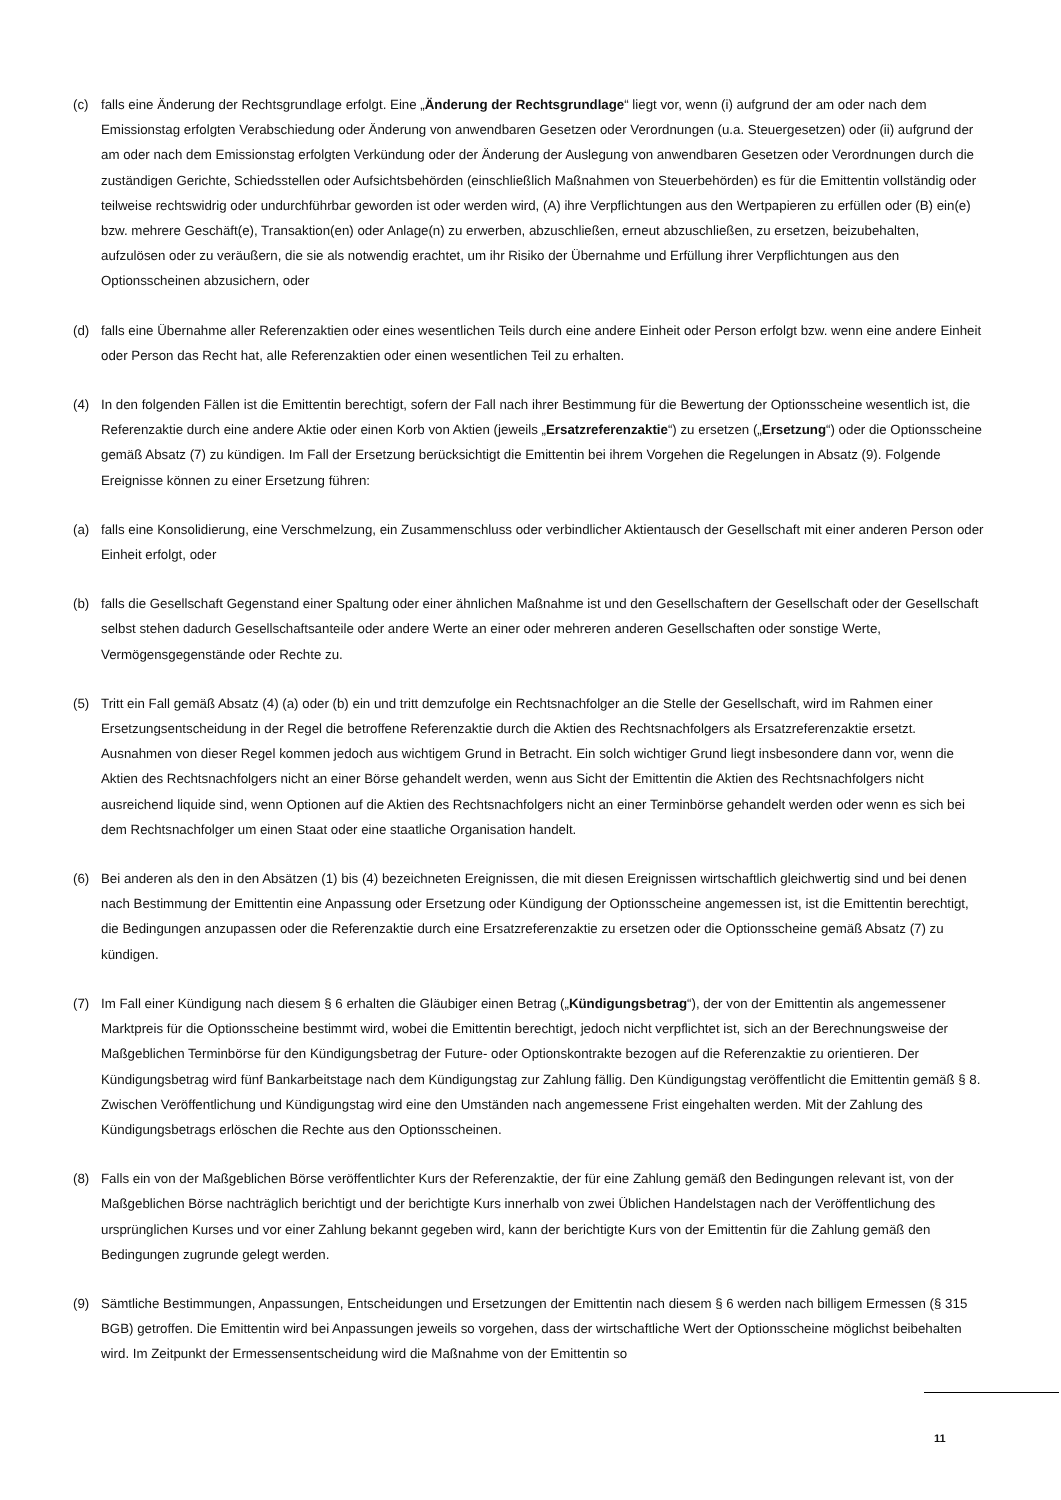(c) falls eine Änderung der Rechtsgrundlage erfolgt. Eine „Änderung der Rechtsgrundlage“ liegt vor, wenn (i) aufgrund der am oder nach dem Emissionstag erfolgten Verabschiedung oder Änderung von anwendbaren Gesetzen oder Verordnungen (u.a. Steuergesetzen) oder (ii) aufgrund der am oder nach dem Emissionstag erfolgten Verkündung oder der Änderung der Auslegung von anwendbaren Gesetzen oder Verordnungen durch die zuständigen Gerichte, Schiedsstellen oder Aufsichtsbehörden (einschließlich Maßnahmen von Steuerbehörden) es für die Emittentin vollständig oder teilweise rechtswidrig oder undurchführbar geworden ist oder werden wird, (A) ihre Verpflichtungen aus den Wertpapieren zu erfüllen oder (B) ein(e) bzw. mehrere Geschäft(e), Transaktion(en) oder Anlage(n) zu erwerben, abzuschließen, erneut abzuschließen, zu ersetzen, beizubehalten, aufzulösen oder zu veräußern, die sie als notwendig erachtet, um ihr Risiko der Übernahme und Erfüllung ihrer Verpflichtungen aus den Optionsscheinen abzusichern, oder
(d) falls eine Übernahme aller Referenzaktien oder eines wesentlichen Teils durch eine andere Einheit oder Person erfolgt bzw. wenn eine andere Einheit oder Person das Recht hat, alle Referenzaktien oder einen wesentlichen Teil zu erhalten.
(4) In den folgenden Fällen ist die Emittentin berechtigt, sofern der Fall nach ihrer Bestimmung für die Bewertung der Optionsscheine wesentlich ist, die Referenzaktie durch eine andere Aktie oder einen Korb von Aktien (jeweils „Ersatzreferenzaktie“) zu ersetzen („Ersetzung“) oder die Optionsscheine gemäß Absatz (7) zu kündigen. Im Fall der Ersetzung berücksichtigt die Emittentin bei ihrem Vorgehen die Regelungen in Absatz (9). Folgende Ereignisse können zu einer Ersetzung führen:
(a) falls eine Konsolidierung, eine Verschmelzung, ein Zusammenschluss oder verbindlicher Aktientausch der Gesellschaft mit einer anderen Person oder Einheit erfolgt, oder
(b) falls die Gesellschaft Gegenstand einer Spaltung oder einer ähnlichen Maßnahme ist und den Gesellschaftern der Gesellschaft oder der Gesellschaft selbst stehen dadurch Gesellschaftsanteile oder andere Werte an einer oder mehreren anderen Gesellschaften oder sonstige Werte, Vermögensgegenstände oder Rechte zu.
(5) Tritt ein Fall gemäß Absatz (4) (a) oder (b) ein und tritt demzufolge ein Rechtsnachfolger an die Stelle der Gesellschaft, wird im Rahmen einer Ersetzungsentscheidung in der Regel die betroffene Referenzaktie durch die Aktien des Rechtsnachfolgers als Ersatzreferenzaktie ersetzt. Ausnahmen von dieser Regel kommen jedoch aus wichtigem Grund in Betracht. Ein solch wichtiger Grund liegt insbesondere dann vor, wenn die Aktien des Rechtsnachfolgers nicht an einer Börse gehandelt werden, wenn aus Sicht der Emittentin die Aktien des Rechtsnachfolgers nicht ausreichend liquide sind, wenn Optionen auf die Aktien des Rechtsnachfolgers nicht an einer Terminbörse gehandelt werden oder wenn es sich bei dem Rechtsnachfolger um einen Staat oder eine staatliche Organisation handelt.
(6) Bei anderen als den in den Absätzen (1) bis (4) bezeichneten Ereignissen, die mit diesen Ereignissen wirtschaftlich gleichwertig sind und bei denen nach Bestimmung der Emittentin eine Anpassung oder Ersetzung oder Kündigung der Optionsscheine angemessen ist, ist die Emittentin berechtigt, die Bedingungen anzupassen oder die Referenzaktie durch eine Ersatzreferenzaktie zu ersetzen oder die Optionsscheine gemäß Absatz (7) zu kündigen.
(7) Im Fall einer Kündigung nach diesem § 6 erhalten die Gläubiger einen Betrag („Kündigungsbetrag“), der von der Emittentin als angemessener Marktpreis für die Optionsscheine bestimmt wird, wobei die Emittentin berechtigt, jedoch nicht verpflichtet ist, sich an der Berechnungsweise der Maßgeblichen Terminbörse für den Kündigungsbetrag der Future- oder Optionskontrakte bezogen auf die Referenzaktie zu orientieren. Der Kündigungsbetrag wird fünf Bankarbeitstage nach dem Kündigungstag zur Zahlung fällig. Den Kündigungstag veröffentlicht die Emittentin gemäß § 8. Zwischen Veröffentlichung und Kündigungstag wird eine den Umständen nach angemessene Frist eingehalten werden. Mit der Zahlung des Kündigungsbetrags erlöschen die Rechte aus den Optionsscheinen.
(8) Falls ein von der Maßgeblichen Börse veröffentlichter Kurs der Referenzaktie, der für eine Zahlung gemäß den Bedingungen relevant ist, von der Maßgeblichen Börse nachträglich berichtigt und der berichtigte Kurs innerhalb von zwei Üblichen Handelstagen nach der Veröffentlichung des ursprünglichen Kurses und vor einer Zahlung bekannt gegeben wird, kann der berichtigte Kurs von der Emittentin für die Zahlung gemäß den Bedingungen zugrunde gelegt werden.
(9) Sämtliche Bestimmungen, Anpassungen, Entscheidungen und Ersetzungen der Emittentin nach diesem § 6 werden nach billigem Ermessen (§ 315 BGB) getroffen. Die Emittentin wird bei Anpassungen jeweils so vorgehen, dass der wirtschaftliche Wert der Optionsscheine möglichst beibehalten wird. Im Zeitpunkt der Ermessensentscheidung wird die Maßnahme von der Emittentin so
11